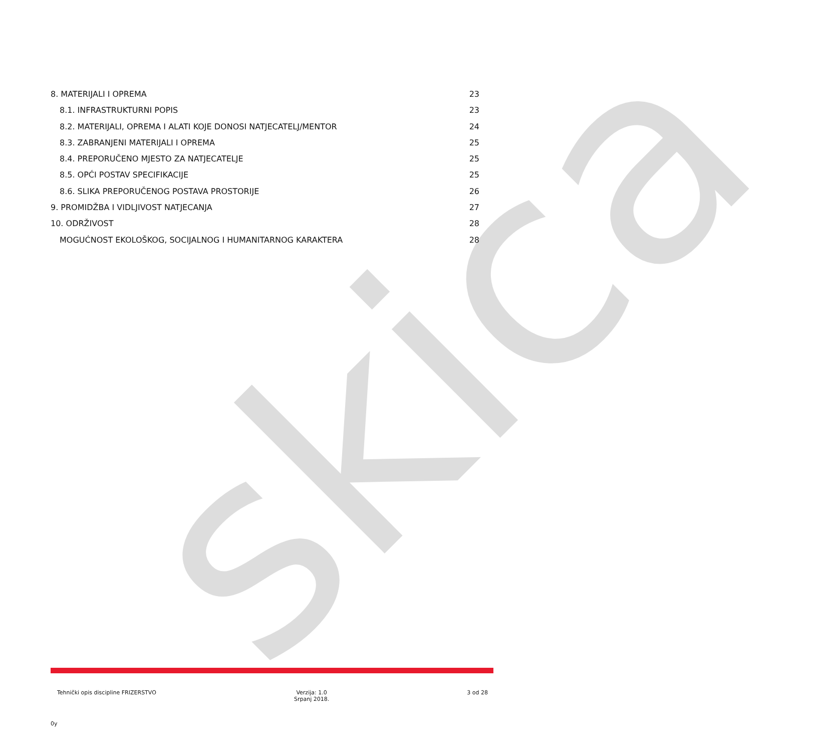skica
8. MATERIJALI I OPREMA 23
8.1. INFRASTRUKTURNI POPIS 23
8.2. MATERIJALI, OPREMA I ALATI KOJE DONOSI NATJECATELJ/MENTOR 24
8.3. ZABRANJENI MATERIJALI I OPREMA 25
8.4. PREPORUČENO MJESTO ZA NATJECATELJE 25
8.5. OPĆI POSTAV SPECIFIKACIJE 25
8.6. SLIKA PREPORUČENOG POSTAVA PROSTORIJE 26
9. PROMIDŽBA I VIDLJIVOST NATJECANJA 27
10. ODRŽIVOST 28
MOGUĆNOST EKOLOŠKOG, SOCIJALNOG I HUMANITARNOG KARAKTERA 28
Tehnički opis discipline FRIZERSTVO
Verzija: 1.0
Srpanj 2018.
3 od 28
0y